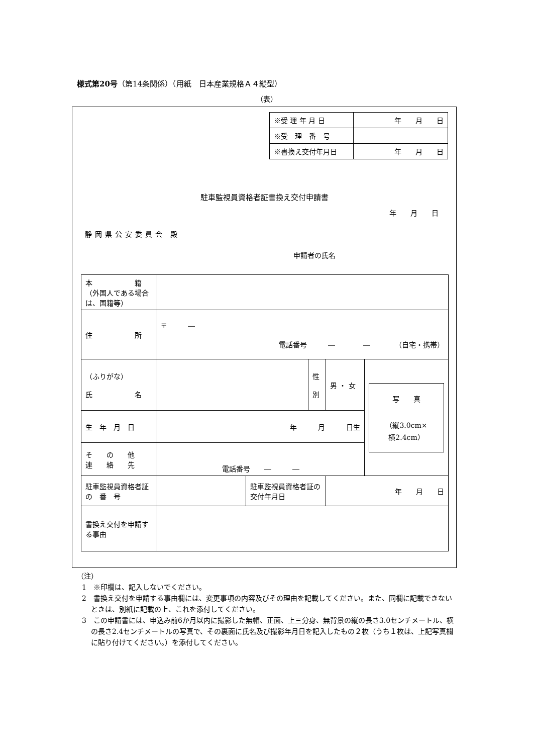様式第20号（第14条関係）（用紙　日本産業規格Ａ４縦型）
（表）
| ※受 理 年 月 日 | 年 月 日 |
| ※受 理 番 号 | |
| ※書換え交付年月日 | 年 月 日 |
駐車監視員資格者証書換え交付申請書
年　　月　　日
静岡県公安委員会 殿
申請者の氏名
| 本 籍 （外国人である場合は、国籍等） | | | | | |
| 住 所 | 〒 ― 電話番号 ― ― （自宅・携帯） | | | | |
| （ふりがな） 氏 名 | | | 性 別 | 男 ・ 女 | 写 真 （縦3.0cm× 横2.4cm） |
| 生 年 月 日 | 年 月 日生 | | | | |
| そ の 他 連 絡 先 | 電話番号 ― ― | | | | |
| 駐車監視員資格者証 の 番 号 | | 駐車監視員資格者証の交付年月日 | | 年 月 日 | |
| 書換え交付を申請する事由 | | | | | |
（注）
1　※印欄は、記入しないでください。
2　書換え交付を申請する事由欄には、変更事項の内容及びその理由を記載してください。また、同欄に記載できないときは、別紙に記載の上、これを添付してください。
3　この申請書には、申込み前6か月以内に撮影した無帽、正面、上三分身、無背景の縦の長さ3.0センチメートル、横の長さ2.4センチメートルの写真で、その裏面に氏名及び撮影年月日を記入したもの２枚（うち１枚は、上記写真欄に貼り付けてください。）を添付してください。